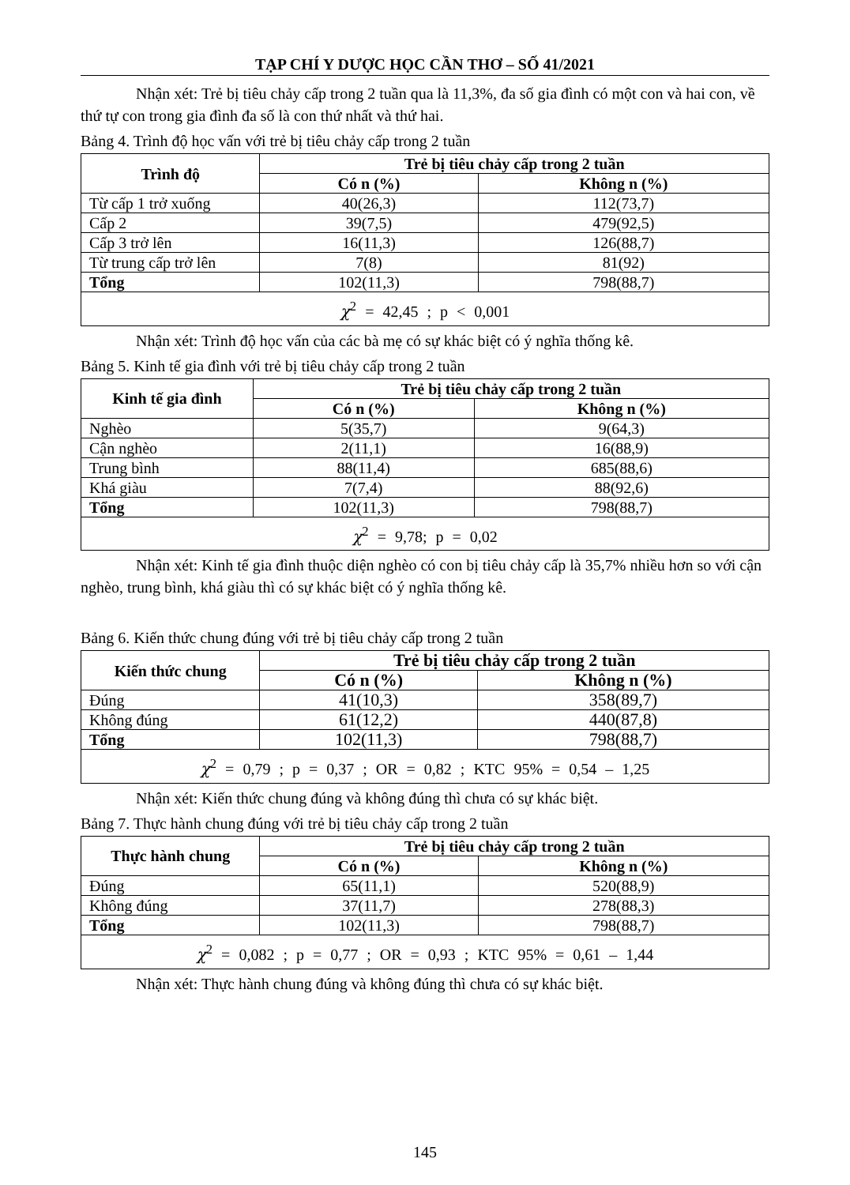TẠP CHÍ Y DƯỢC HỌC CẦN THƠ – SỐ 41/2021
Nhận xét: Trẻ bị tiêu chảy cấp trong 2 tuần qua là 11,3%, đa số gia đình có một con và hai con, về thứ tự con trong gia đình đa số là con thứ nhất và thứ hai.
Bảng 4. Trình độ học vấn với trẻ bị tiêu chảy cấp trong 2 tuần
| Trình độ | Trẻ bị tiêu chảy cấp trong 2 tuần | |
| --- | --- | --- |
| | Có n (%) | Không n (%) |
| Từ cấp 1 trở xuống | 40(26,3) | 112(73,7) |
| Cấp 2 | 39(7,5) | 479(92,5) |
| Cấp 3 trở lên | 16(11,3) | 126(88,7) |
| Từ trung cấp trở lên | 7(8) | 81(92) |
| Tổng | 102(11,3) | 798(88,7) |
| χ<sup>2</sup> = 42,45 ; p < 0,001 | | |
Nhận xét: Trình độ học vấn của các bà mẹ có sự khác biệt có ý nghĩa thống kê.
Bảng 5. Kinh tế gia đình với trẻ bị tiêu chảy cấp trong 2 tuần
| Kinh tế gia đình | Trẻ bị tiêu chảy cấp trong 2 tuần | |
| --- | --- | --- |
| | Có n (%) | Không n (%) |
| Nghèo | 5(35,7) | 9(64,3) |
| Cận nghèo | 2(11,1) | 16(88,9) |
| Trung bình | 88(11,4) | 685(88,6) |
| Khá giàu | 7(7,4) | 88(92,6) |
| Tổng | 102(11,3) | 798(88,7) |
| χ<sup>2</sup> = 9,78; p = 0,02 | | |
Nhận xét: Kinh tế gia đình thuộc diện nghèo có con bị tiêu chảy cấp là 35,7% nhiều hơn so với cận nghèo, trung bình, khá giàu thì có sự khác biệt có ý nghĩa thống kê.
Bảng 6. Kiến thức chung đúng với trẻ bị tiêu chảy cấp trong 2 tuần
| Kiến thức chung | Trẻ bị tiêu chảy cấp trong 2 tuần | |
| --- | --- | --- |
| | Có n (%) | Không n (%) |
| Đúng | 41(10,3) | 358(89,7) |
| Không đúng | 61(12,2) | 440(87,8) |
| Tổng | 102(11,3) | 798(88,7) |
| χ<sup>2</sup> = 0,79 ; p = 0,37 ; OR = 0,82 ; KTC 95% = 0,54 – 1,25 | | |
Nhận xét: Kiến thức chung đúng và không đúng thì chưa có sự khác biệt.
Bảng 7. Thực hành chung đúng với trẻ bị tiêu chảy cấp trong 2 tuần
| Thực hành chung | Trẻ bị tiêu chảy cấp trong 2 tuần | |
| --- | --- | --- |
| | Có n (%) | Không n (%) |
| Đúng | 65(11,1) | 520(88,9) |
| Không đúng | 37(11,7) | 278(88,3) |
| Tổng | 102(11,3) | 798(88,7) |
| χ<sup>2</sup> = 0,082 ; p = 0,77 ; OR = 0,93 ; KTC 95% = 0,61 – 1,44 | | |
Nhận xét: Thực hành chung đúng và không đúng thì chưa có sự khác biệt.
145